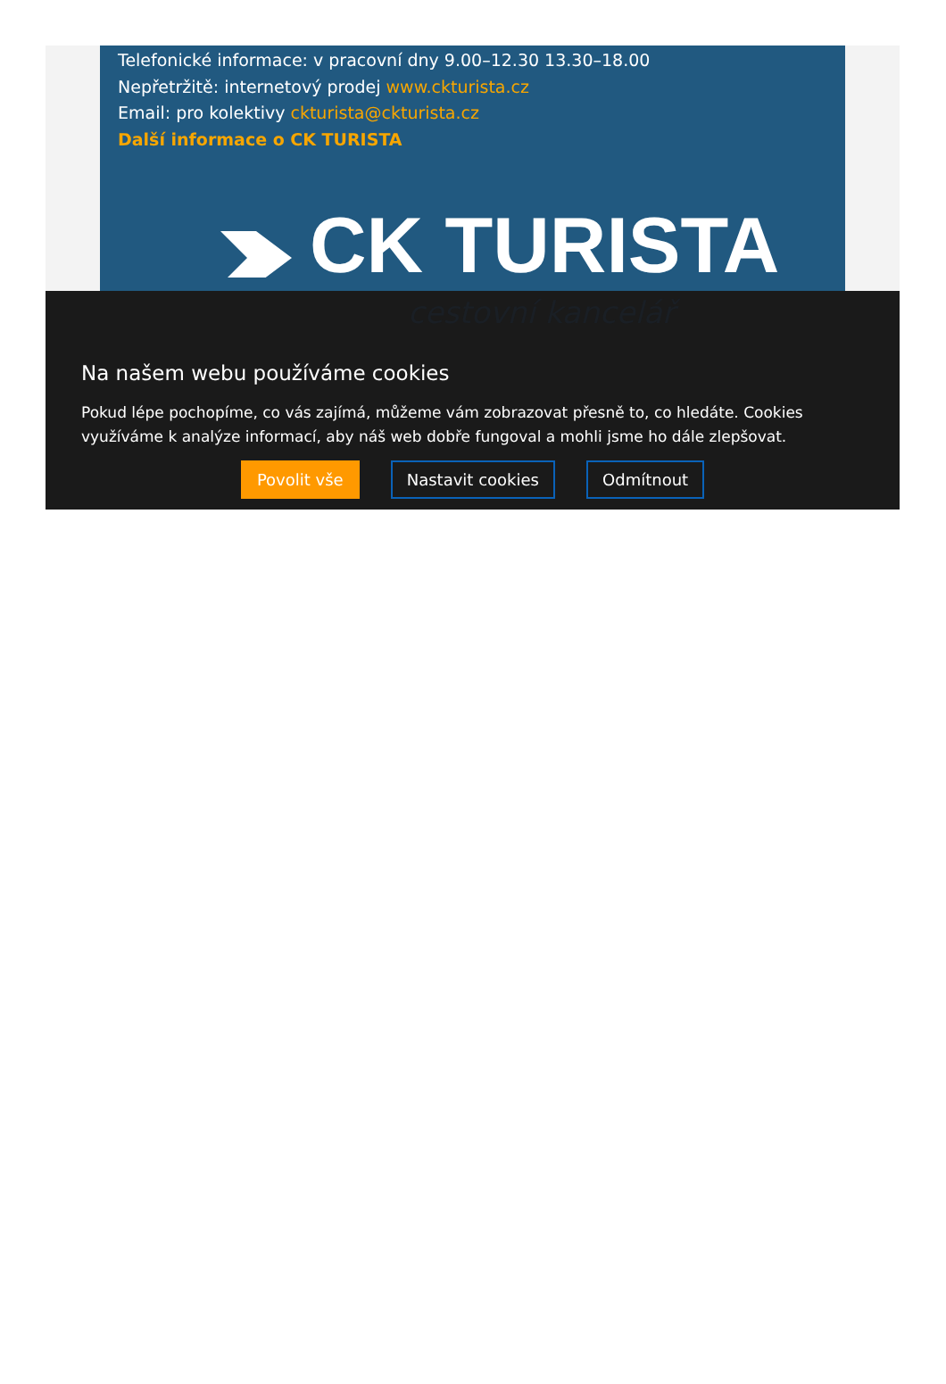Telefonické informace: v pracovní dny 9.00–12.30 13.30–18.00
Nepřetržitě: internetový prodej www.ckturista.cz
Email: pro kolektivy ckturista@ckturista.cz
Další informace o CK TURISTA
CK TURISTA
cestovní kancelář
Na našem webu používáme cookies
Pokud lépe pochopíme, co vás zajímá, můžeme vám zobrazovat přesně to, co hledáte. Cookies využíváme k analýze informací, aby náš web dobře fungoval a mohli jsme ho dále zlepšovat.
Povolit vše Nastavit cookies Odmítnout